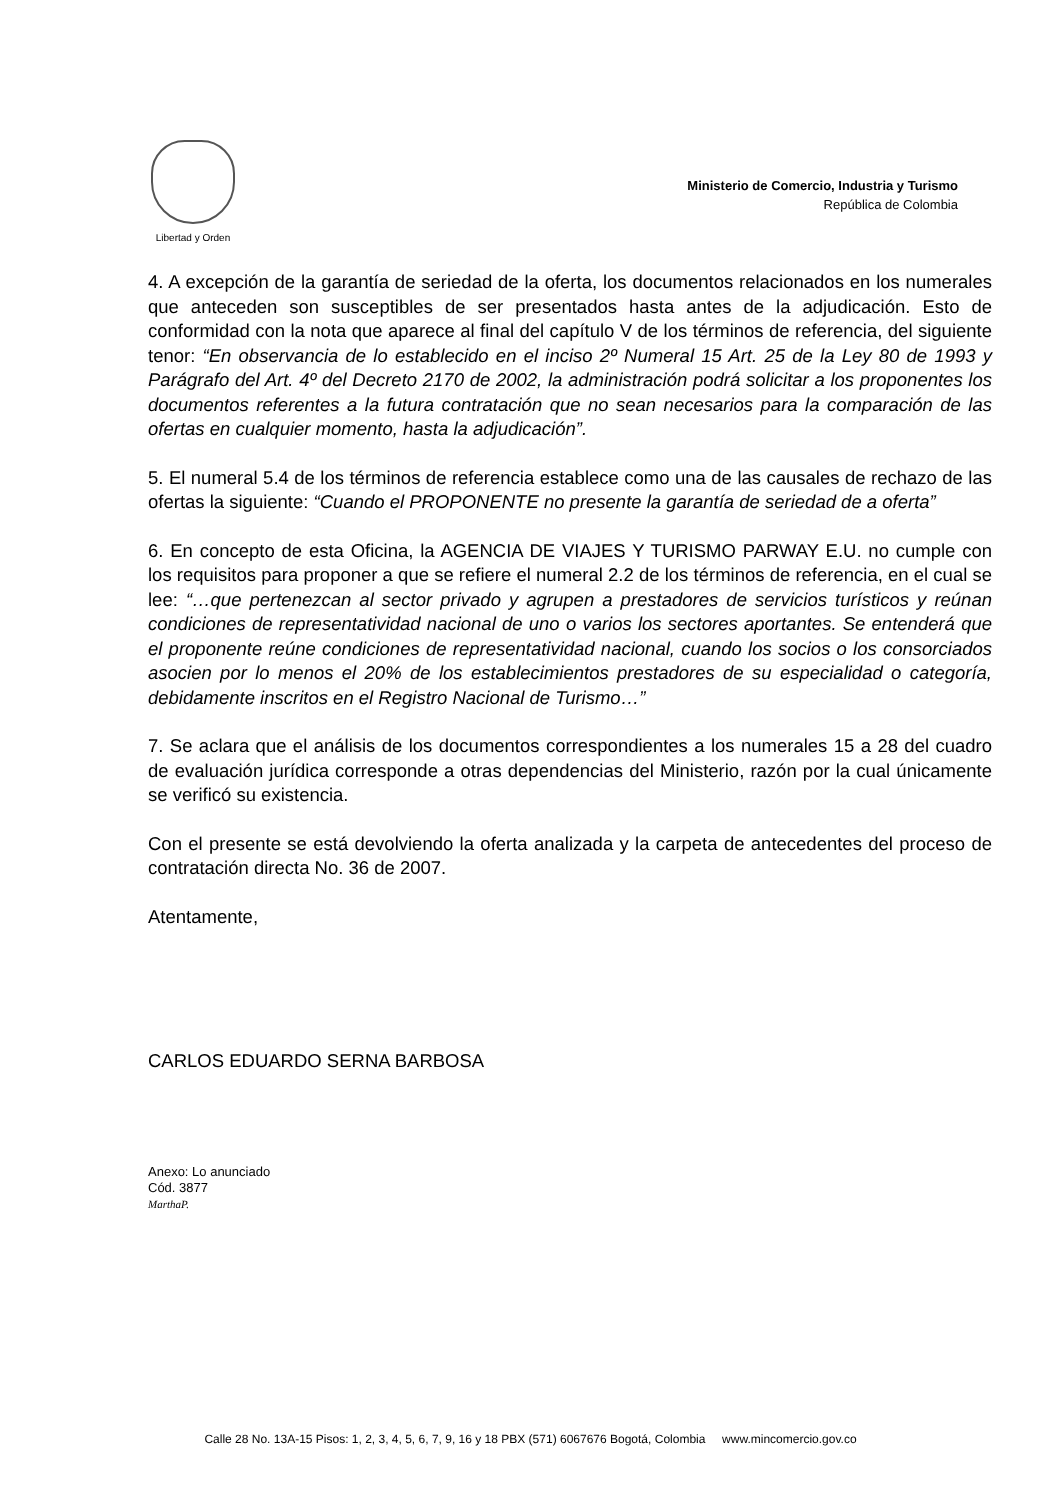Libertad y Orden
Ministerio de Comercio, Industria y Turismo
República de Colombia
4. A excepción de la garantía de seriedad de la oferta, los documentos relacionados en los numerales que anteceden son susceptibles de ser presentados hasta antes de la adjudicación. Esto de conformidad con la nota que aparece al final del capítulo V de los términos de referencia, del siguiente tenor: “En observancia de lo establecido en el inciso 2º Numeral 15 Art. 25 de la Ley 80 de 1993 y Parágrafo del Art. 4º del Decreto 2170 de 2002, la administración podrá solicitar a los proponentes los documentos referentes a la futura contratación que no sean necesarios para la comparación de las ofertas en cualquier momento, hasta la adjudicación”.
5. El numeral 5.4 de los términos de referencia establece como una de las causales de rechazo de las ofertas la siguiente: “Cuando el PROPONENTE no presente la garantía de seriedad de a oferta”
6. En concepto de esta Oficina, la AGENCIA DE VIAJES Y TURISMO PARWAY E.U. no cumple con los requisitos para proponer a que se refiere el numeral 2.2 de los términos de referencia, en el cual se lee: “…que pertenezcan al sector privado y agrupen a prestadores de servicios turísticos y reúnan condiciones de representatividad nacional de uno o varios los sectores aportantes. Se entenderá que el proponente reúne condiciones de representatividad nacional, cuando los socios o los consorciados asocien por lo menos el 20% de los establecimientos prestadores de su especialidad o categoría, debidamente inscritos en el Registro Nacional de Turismo…”
7. Se aclara que el análisis de los documentos correspondientes a los numerales 15 a 28 del cuadro de evaluación jurídica corresponde a otras dependencias del Ministerio, razón por la cual únicamente se verificó su existencia.
Con el presente se está devolviendo la oferta analizada y la carpeta de antecedentes del proceso de contratación directa No. 36 de 2007.
Atentamente,
CARLOS EDUARDO SERNA BARBOSA
Anexo: Lo anunciado
Cód. 3877
MarthaP.
Calle 28 No. 13A-15 Pisos: 1, 2, 3, 4, 5, 6, 7, 9, 16 y 18 PBX (571) 6067676 Bogotá, Colombia www.mincomercio.gov.co